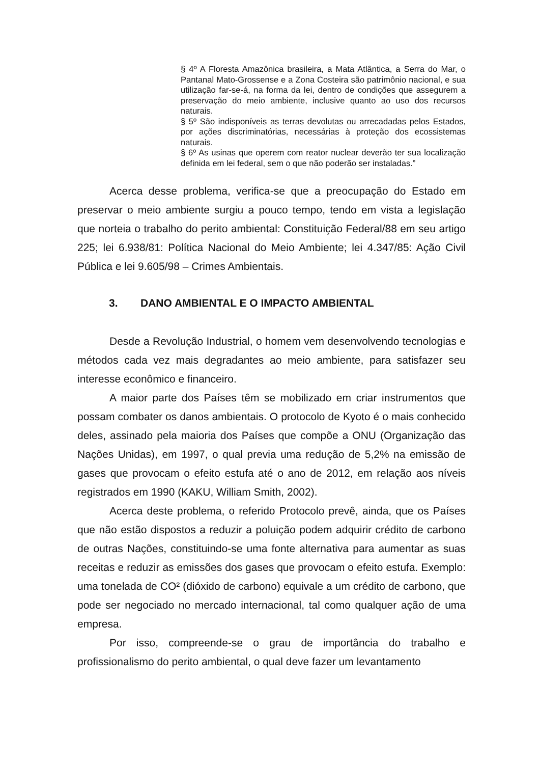§ 4º A Floresta Amazônica brasileira, a Mata Atlântica, a Serra do Mar, o Pantanal Mato-Grossense e a Zona Costeira são patrimônio nacional, e sua utilização far-se-á, na forma da lei, dentro de condições que assegurem a preservação do meio ambiente, inclusive quanto ao uso dos recursos naturais.
§ 5º São indisponíveis as terras devolutas ou arrecadadas pelos Estados, por ações discriminatórias, necessárias à proteção dos ecossistemas naturais.
§ 6º As usinas que operem com reator nuclear deverão ter sua localização definida em lei federal, sem o que não poderão ser instaladas.”
Acerca desse problema, verifica-se que a preocupação do Estado em preservar o meio ambiente surgiu a pouco tempo, tendo em vista a legislação que norteia o trabalho do perito ambiental: Constituição Federal/88 em seu artigo 225; lei 6.938/81: Política Nacional do Meio Ambiente; lei 4.347/85: Ação Civil Pública e lei 9.605/98 – Crimes Ambientais.
3. DANO AMBIENTAL E O IMPACTO AMBIENTAL
Desde a Revolução Industrial, o homem vem desenvolvendo tecnologias e métodos cada vez mais degradantes ao meio ambiente, para satisfazer seu interesse econômico e financeiro.
A maior parte dos Países têm se mobilizado em criar instrumentos que possam combater os danos ambientais. O protocolo de Kyoto é o mais conhecido deles, assinado pela maioria dos Países que compõe a ONU (Organização das Nações Unidas), em 1997, o qual previa uma redução de 5,2% na emissão de gases que provocam o efeito estufa até o ano de 2012, em relação aos níveis registrados em 1990 (KAKU, William Smith, 2002).
Acerca deste problema, o referido Protocolo prevê, ainda, que os Países que não estão dispostos a reduzir a poluição podem adquirir crédito de carbono de outras Nações, constituindo-se uma fonte alternativa para aumentar as suas receitas e reduzir as emissões dos gases que provocam o efeito estufa. Exemplo: uma tonelada de CO² (dióxido de carbono) equivale a um crédito de carbono, que pode ser negociado no mercado internacional, tal como qualquer ação de uma empresa.
Por isso, compreende-se o grau de importância do trabalho e profissionalismo do perito ambiental, o qual deve fazer um levantamento